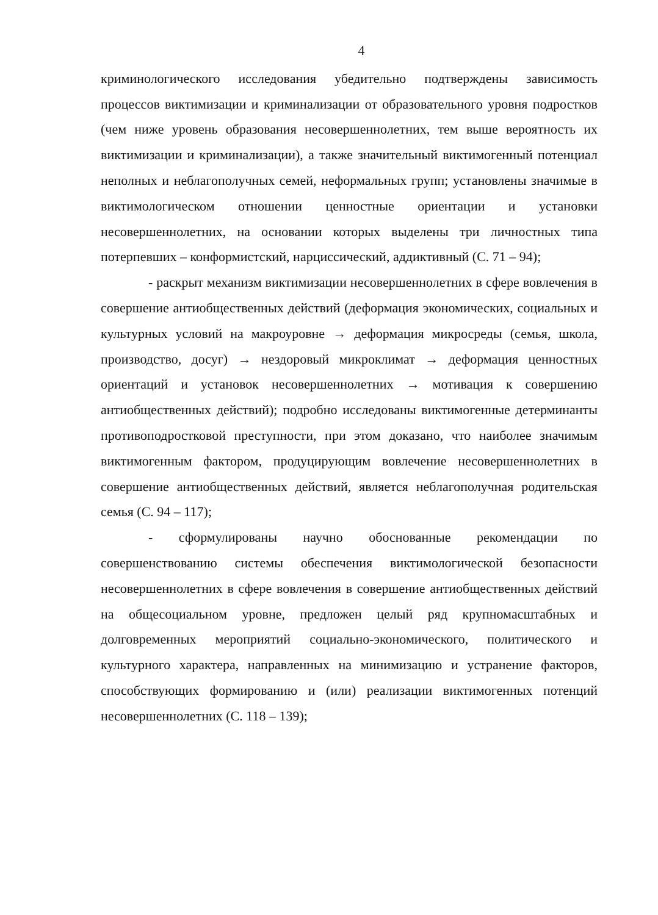4
криминологического исследования убедительно подтверждены зависимость процессов виктимизации и криминализации от образовательного уровня подростков (чем ниже уровень образования несовершеннолетних, тем выше вероятность их виктимизации и криминализации), а также значительный виктимогенный потенциал неполных и неблагополучных семей, неформальных групп; установлены значимые в виктимологическом отношении ценностные ориентации и установки несовершеннолетних, на основании которых выделены три личностных типа потерпевших – конформистский, нарциссический, аддиктивный (С. 71 – 94);
- раскрыт механизм виктимизации несовершеннолетних в сфере вовлечения в совершение антиобщественных действий (деформация экономических, социальных и культурных условий на макроуровне → деформация микросреды (семья, школа, производство, досуг) → нездоровый микроклимат → деформация ценностных ориентаций и установок несовершеннолетних → мотивация к совершению антиобщественных действий); подробно исследованы виктимогенные детерминанты противоподростковой преступности, при этом доказано, что наиболее значимым виктимогенным фактором, продуцирующим вовлечение несовершеннолетних в совершение антиобщественных действий, является неблагополучная родительская семья (С. 94 – 117);
- сформулированы научно обоснованные рекомендации по совершенствованию системы обеспечения виктимологической безопасности несовершеннолетних в сфере вовлечения в совершение антиобщественных действий на общесоциальном уровне, предложен целый ряд крупномасштабных и долговременных мероприятий социально-экономического, политического и культурного характера, направленных на минимизацию и устранение факторов, способствующих формированию и (или) реализации виктимогенных потенций несовершеннолетних (С. 118 – 139);